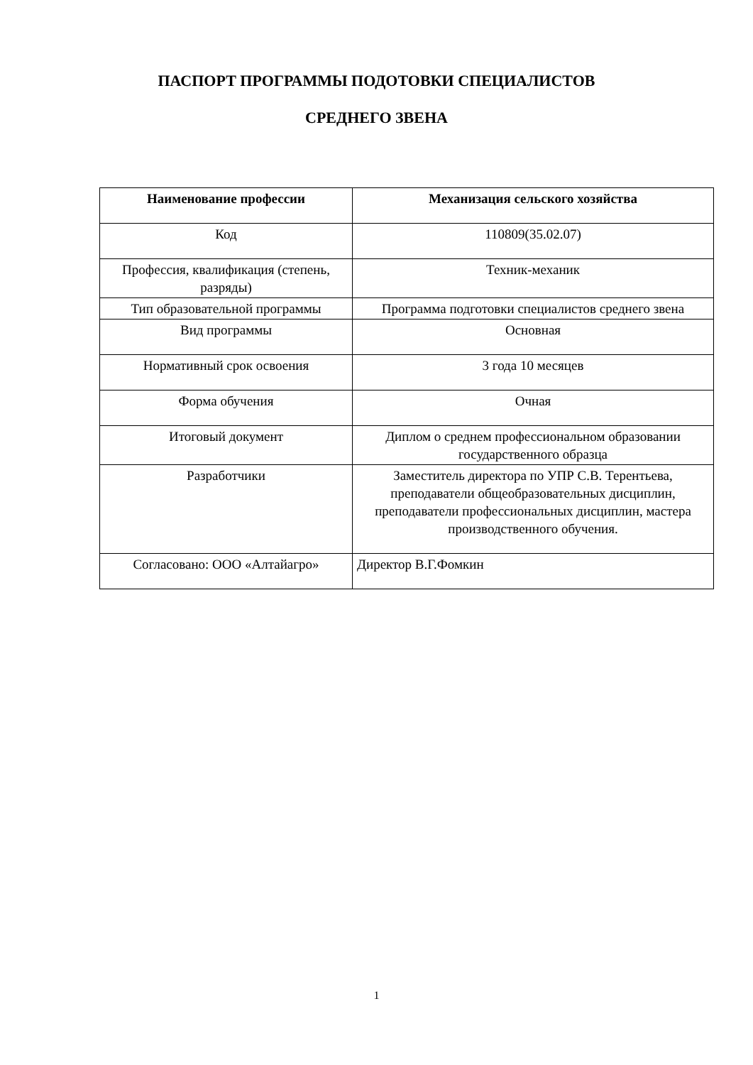ПАСПОРТ ПРОГРАММЫ ПОДОТОВКИ СПЕЦИАЛИСТОВ
СРЕДНЕГО ЗВЕНА
| Наименование профессии | Механизация сельского хозяйства |
| Код | 110809(35.02.07) |
| Профессия, квалификация (степень, разряды) | Техник-механик |
| Тип образовательной программы | Программа подготовки специалистов среднего звена |
| Вид программы | Основная |
| Нормативный срок освоения | 3 года 10 месяцев |
| Форма обучения | Очная |
| Итоговый документ | Диплом о среднем профессиональном образовании государственного образца |
| Разработчики | Заместитель директора по УПР С.В. Терентьева, преподаватели общеобразовательных дисциплин, преподаватели профессиональных дисциплин, мастера производственного обучения. |
| Согласовано: ООО «Алтайагро» | Директор В.Г.Фомкин |
1